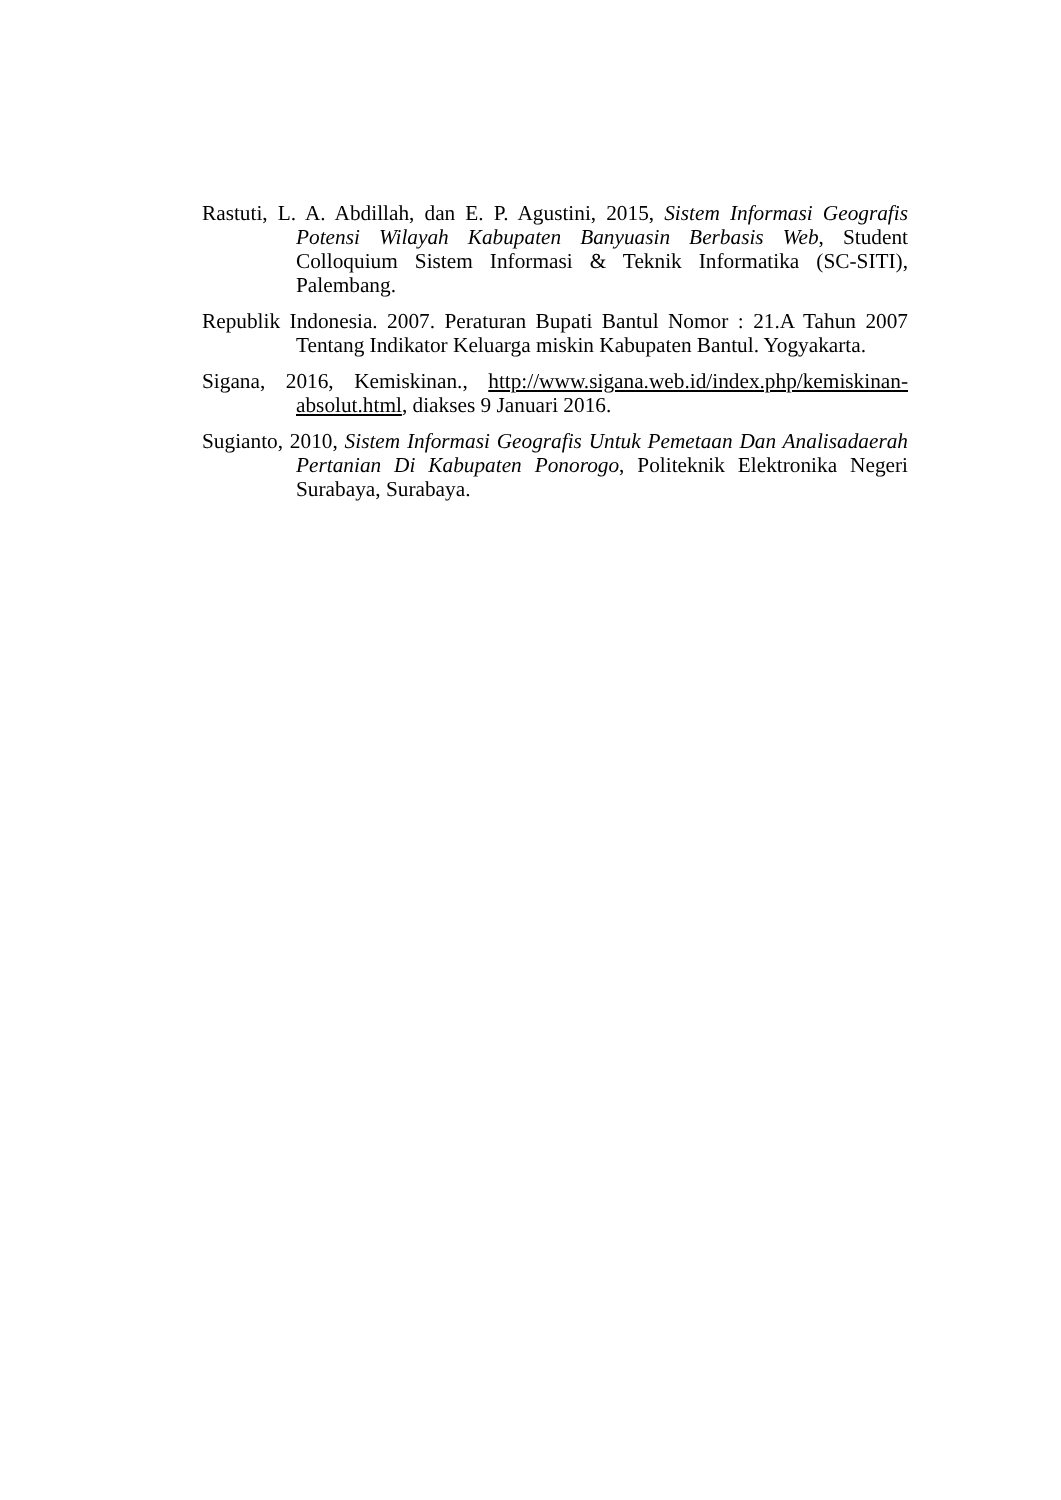Rastuti, L. A. Abdillah, dan E. P. Agustini, 2015, Sistem Informasi Geografis Potensi Wilayah Kabupaten Banyuasin Berbasis Web, Student Colloquium Sistem Informasi & Teknik Informatika (SC-SITI), Palembang.
Republik Indonesia. 2007. Peraturan Bupati Bantul Nomor : 21.A Tahun 2007 Tentang Indikator Keluarga miskin Kabupaten Bantul. Yogyakarta.
Sigana, 2016, Kemiskinan., http://www.sigana.web.id/index.php/kemiskinan-absolut.html, diakses 9 Januari 2016.
Sugianto, 2010, Sistem Informasi Geografis Untuk Pemetaan Dan Analisadaerah Pertanian Di Kabupaten Ponorogo, Politeknik Elektronika Negeri Surabaya, Surabaya.